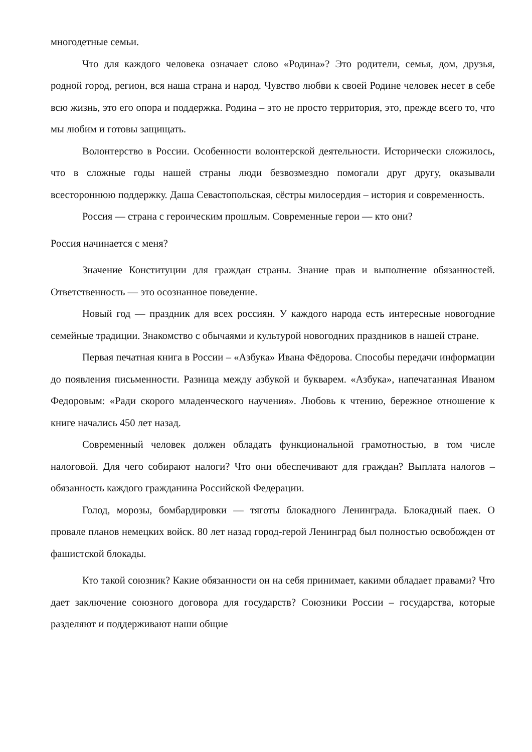многодетные семьи.
Что для каждого человека означает слово «Родина»? Это родители, семья, дом, друзья, родной город, регион, вся наша страна и народ. Чувство любви к своей Родине человек несет в себе всю жизнь, это его опора и поддержка. Родина – это не просто территория, это, прежде всего то, что мы любим и готовы защищать.
Волонтерство в России. Особенности волонтерской деятельности. Исторически сложилось, что в сложные годы нашей страны люди безвозмездно помогали друг другу, оказывали всестороннюю поддержку. Даша Севастопольская, сёстры милосердия – история и современность.
Россия — страна с героическим прошлым. Современные герои — кто они?
Россия начинается с меня?
Значение Конституции для граждан страны. Знание прав и выполнение обязанностей. Ответственность — это осознанное поведение.
Новый год — праздник для всех россиян. У каждого народа есть интересные новогодние семейные традиции. Знакомство с обычаями и культурой новогодних праздников в нашей стране.
Первая печатная книга в России – «Азбука» Ивана Фёдорова. Способы передачи информации до появления письменности. Разница между азбукой и букварем. «Азбука», напечатанная Иваном Федоровым: «Ради скорого младенческого научения». Любовь к чтению, бережное отношение к книге начались 450 лет назад.
Современный человек должен обладать функциональной грамотностью, в том числе налоговой. Для чего собирают налоги? Что они обеспечивают для граждан? Выплата налогов – обязанность каждого гражданина Российской Федерации.
Голод, морозы, бомбардировки — тяготы блокадного Ленинграда. Блокадный паек. О провале планов немецких войск. 80 лет назад город-герой Ленинград был полностью освобожден от фашистской блокады.
Кто такой союзник? Какие обязанности он на себя принимает, какими обладает правами? Что дает заключение союзного договора для государств? Союзники России – государства, которые разделяют и поддерживают наши общие